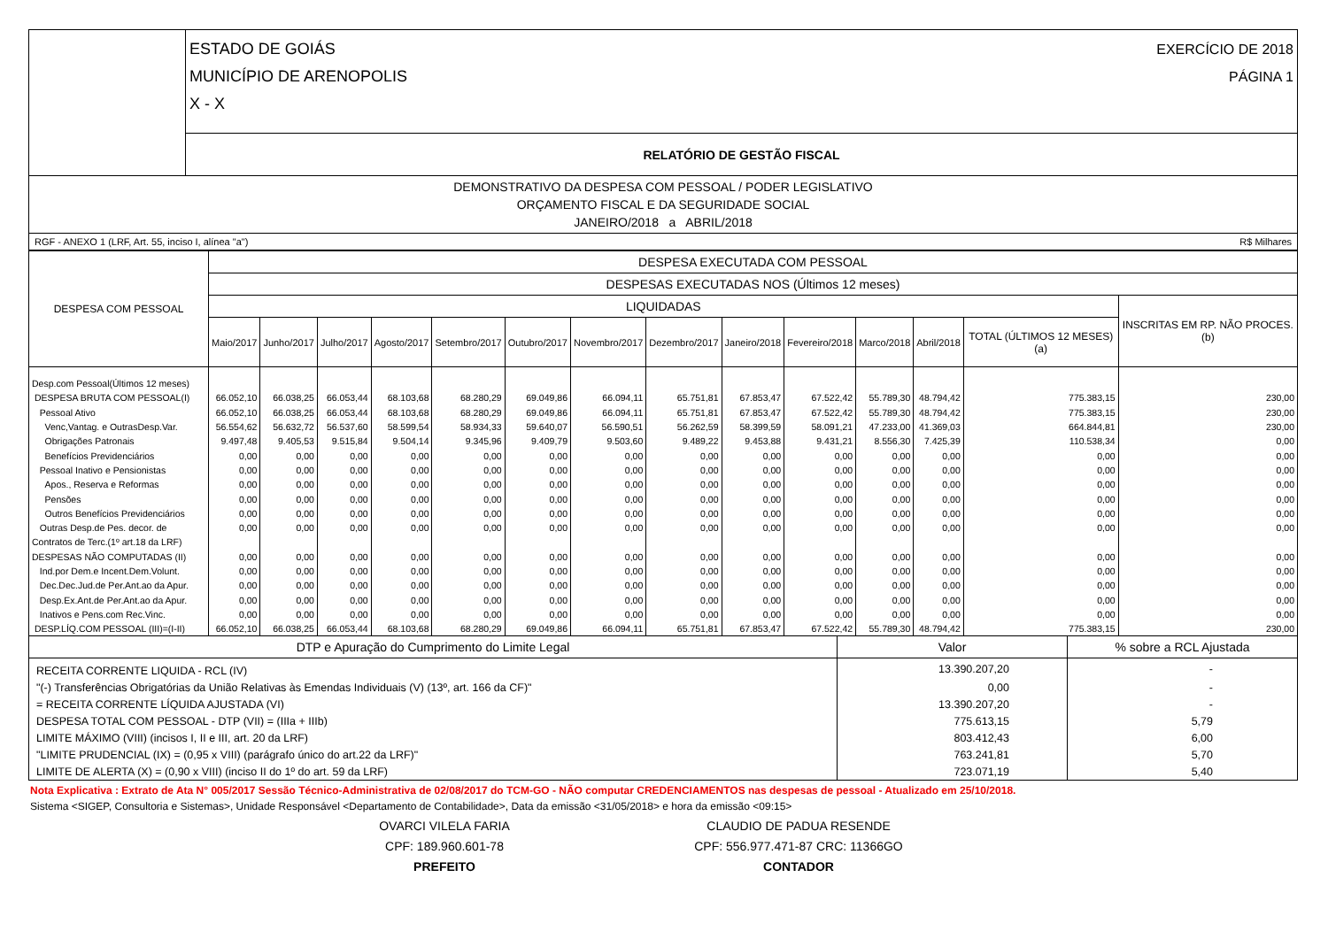| | ESTADO DE GOIÁS MUNICÍPIO DE ARENOPOLIS X - X EXERCÍCIO DE 2018 PÁGINA 1 |
| | RELATÓRIO DE GESTÃO FISCAL |
| DEMONSTRATIVO DA DESPESA COM PESSOAL / PODER LEGISLATIVO ORÇAMENTO FISCAL E DA SEGURIDADE SOCIAL JANEIRO/2018 a ABRIL/2018 | |
| RGF - ANEXO 1 (LRF, Art. 55, inciso I, alínea "a") R$ Milhares | |
| DESPESA COM PESSOAL | DESPESA EXECUTADA COM PESSOAL | | | | | | | | | | | | | |
| --- | --- | --- | --- | --- | --- | --- | --- | --- | --- | --- | --- | --- | --- | --- |
| | DESPESAS EXECUTADAS NOS (Últimos 12 meses) | | | | | | | | | | | | | |
| | LIQUIDADAS | | | | | | | | | | | | | INSCRITAS EM RP. NÃO PROCES. (b) |
| | Maio/2017 | Junho/2017 | Julho/2017 | Agosto/2017 | Setembro/2017 | Outubro/2017 | Novembro/2017 | Dezembro/2017 | Janeiro/2018 | Fevereiro/2018 | Marco/2018 | Abril/2018 | TOTAL (ÚLTIMOS 12 MESES) (a) | |
| Desp.com Pessoal(Últimos 12 meses) | | | | | | | | | | | | | | |
| DESPESA BRUTA COM PESSOAL(I) | 66.052,10 | 66.038,25 | 66.053,44 | 68.103,68 | 68.280,29 | 69.049,86 | 66.094,11 | 65.751,81 | 67.853,47 | 67.522,42 | 55.789,30 | 48.794,42 | 775.383,15 | 230,00 |
| Pessoal Ativo | 66.052,10 | 66.038,25 | 66.053,44 | 68.103,68 | 68.280,29 | 69.049,86 | 66.094,11 | 65.751,81 | 67.853,47 | 67.522,42 | 55.789,30 | 48.794,42 | 775.383,15 | 230,00 |
| Venc,Vantag. e OutrasDesp.Var. | 56.554,62 | 56.632,72 | 56.537,60 | 58.599,54 | 58.934,33 | 59.640,07 | 56.590,51 | 56.262,59 | 58.399,59 | 58.091,21 | 47.233,00 | 41.369,03 | 664.844,81 | 230,00 |
| Obrigações Patronais | 9.497,48 | 9.405,53 | 9.515,84 | 9.504,14 | 9.345,96 | 9.409,79 | 9.503,60 | 9.489,22 | 9.453,88 | 9.431,21 | 8.556,30 | 7.425,39 | 110.538,34 | 0,00 |
| Benefícios Previdenciários | 0,00 | 0,00 | 0,00 | 0,00 | 0,00 | 0,00 | 0,00 | 0,00 | 0,00 | 0,00 | 0,00 | 0,00 | 0,00 | 0,00 |
| Pessoal Inativo e Pensionistas | 0,00 | 0,00 | 0,00 | 0,00 | 0,00 | 0,00 | 0,00 | 0,00 | 0,00 | 0,00 | 0,00 | 0,00 | 0,00 | 0,00 |
| Apos., Reserva e Reformas | 0,00 | 0,00 | 0,00 | 0,00 | 0,00 | 0,00 | 0,00 | 0,00 | 0,00 | 0,00 | 0,00 | 0,00 | 0,00 | 0,00 |
| Pensões | 0,00 | 0,00 | 0,00 | 0,00 | 0,00 | 0,00 | 0,00 | 0,00 | 0,00 | 0,00 | 0,00 | 0,00 | 0,00 | 0,00 |
| Outros Benefícios Previdenciários | 0,00 | 0,00 | 0,00 | 0,00 | 0,00 | 0,00 | 0,00 | 0,00 | 0,00 | 0,00 | 0,00 | 0,00 | 0,00 | 0,00 |
| Outras Desp.de Pes. decor. de | 0,00 | 0,00 | 0,00 | 0,00 | 0,00 | 0,00 | 0,00 | 0,00 | 0,00 | 0,00 | 0,00 | 0,00 | 0,00 | 0,00 |
| Contratos de Terc.(1º art.18 da LRF) | | | | | | | | | | | | | | |
| DESPESAS NÃO COMPUTADAS (II) | 0,00 | 0,00 | 0,00 | 0,00 | 0,00 | 0,00 | 0,00 | 0,00 | 0,00 | 0,00 | 0,00 | 0,00 | 0,00 | 0,00 |
| Ind.por Dem.e Incent.Dem.Volunt. | 0,00 | 0,00 | 0,00 | 0,00 | 0,00 | 0,00 | 0,00 | 0,00 | 0,00 | 0,00 | 0,00 | 0,00 | 0,00 | 0,00 |
| Dec.Dec.Jud.de Per.Ant.ao da Apur. | 0,00 | 0,00 | 0,00 | 0,00 | 0,00 | 0,00 | 0,00 | 0,00 | 0,00 | 0,00 | 0,00 | 0,00 | 0,00 | 0,00 |
| Desp.Ex.Ant.de Per.Ant.ao da Apur. | 0,00 | 0,00 | 0,00 | 0,00 | 0,00 | 0,00 | 0,00 | 0,00 | 0,00 | 0,00 | 0,00 | 0,00 | 0,00 | 0,00 |
| Inativos e Pens.com Rec.Vinc. | 0,00 | 0,00 | 0,00 | 0,00 | 0,00 | 0,00 | 0,00 | 0,00 | 0,00 | 0,00 | 0,00 | 0,00 | 0,00 | 0,00 |
| DESP.LÍQ.COM PESSOAL (III)=(I-II) | 66.052,10 | 66.038,25 | 66.053,44 | 68.103,68 | 68.280,29 | 69.049,86 | 66.094,11 | 65.751,81 | 67.853,47 | 67.522,42 | 55.789,30 | 48.794,42 | 775.383,15 | 230,00 |
| DTP e Apuração do Cumprimento do Limite Legal | Valor | % sobre a RCL Ajustada |
| RECEITA CORRENTE LIQUIDA - RCL (IV) | 13.390.207,20 | - |
| "(-) Transferências Obrigatórias da União Relativas às Emendas Individuais (V) (13º, art. 166 da CF)" | 0,00 | - |
| = RECEITA CORRENTE LÍQUIDA AJUSTADA (VI) | 13.390.207,20 | - |
| DESPESA TOTAL COM PESSOAL - DTP (VII) = (IIIa + IIIb) | 775.613,15 | 5,79 |
| LIMITE MÁXIMO (VIII) (incisos I, II e III, art. 20 da LRF) | 803.412,43 | 6,00 |
| "LIMITE PRUDENCIAL (IX) = (0,95 x VIII) (parágrafo único do art.22 da LRF)" | 763.241,81 | 5,70 |
| LIMITE DE ALERTA (X) = (0,90 x VIII) (inciso II do 1º do art. 59 da LRF) | 723.071,19 | 5,40 |
Nota Explicativa : Extrato de Ata N° 005/2017 Sessão Técnico-Administrativa de 02/08/2017 do TCM-GO - NÃO computar CREDENCIAMENTOS nas despesas de pessoal - Atualizado em 25/10/2018.
Sistema <SIGEP, Consultoria e Sistemas>, Unidade Responsável <Departamento de Contabilidade>, Data da emissão <31/05/2018> e hora da emissão <09:15>
OVARCI VILELA FARIA
CPF: 189.960.601-78
PREFEITO
CLAUDIO DE PADUA RESENDE
CPF: 556.977.471-87 CRC: 11366GO
CONTADOR